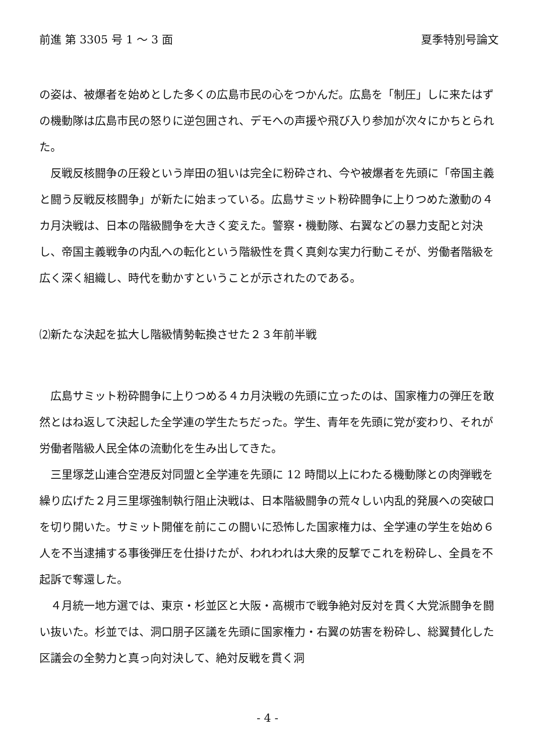前進 第 3305 号 1 〜 3 面 夏季特別号論文
の姿は、被爆者を始めとした多くの広島市民の心をつかんだ。広島を「制圧」しに来たはずの機動隊は広島市民の怒りに逆包囲され、デモへの声援や飛び入り参加が次々にかちとられた。
　反戦反核闘争の圧殺という岸田の狙いは完全に粉砕され、今や被爆者を先頭に「帝国主義と闘う反戦反核闘争」が新たに始まっている。広島サミット粉砕闘争に上りつめた激動の４カ月決戦は、日本の階級闘争を大きく変えた。警察・機動隊、右翼などの暴力支配と対決し、帝国主義戦争の内乱への転化という階級性を貫く真剣な実力行動こそが、労働者階級を広く深く組織し、時代を動かすということが示されたのである。
⑵新たな決起を拡大し階級情勢転換させた２３年前半戦
　広島サミット粉砕闘争に上りつめる４カ月決戦の先頭に立ったのは、国家権力の弾圧を敢然とはね返して決起した全学連の学生たちだった。学生、青年を先頭に党が変わり、それが労働者階級人民全体の流動化を生み出してきた。
　三里塚芝山連合空港反対同盟と全学連を先頭に 12 時間以上にわたる機動隊との肉弾戦を繰り広げた２月三里塚強制執行阻止決戦は、日本階級闘争の荒々しい内乱的発展への突破口を切り開いた。サミット開催を前にこの闘いに恐怖した国家権力は、全学連の学生を始め６人を不当逮捕する事後弾圧を仕掛けたが、われわれは大衆的反撃でこれを粉砕し、全員を不起訴で奪還した。
　４月統一地方選では、東京・杉並区と大阪・高槻市で戦争絶対反対を貫く大党派闘争を闘い抜いた。杉並では、洞口朋子区議を先頭に国家権力・右翼の妨害を粉砕し、総翼賛化した区議会の全勢力と真っ向対決して、絶対反戦を貫く洞
- 4 -